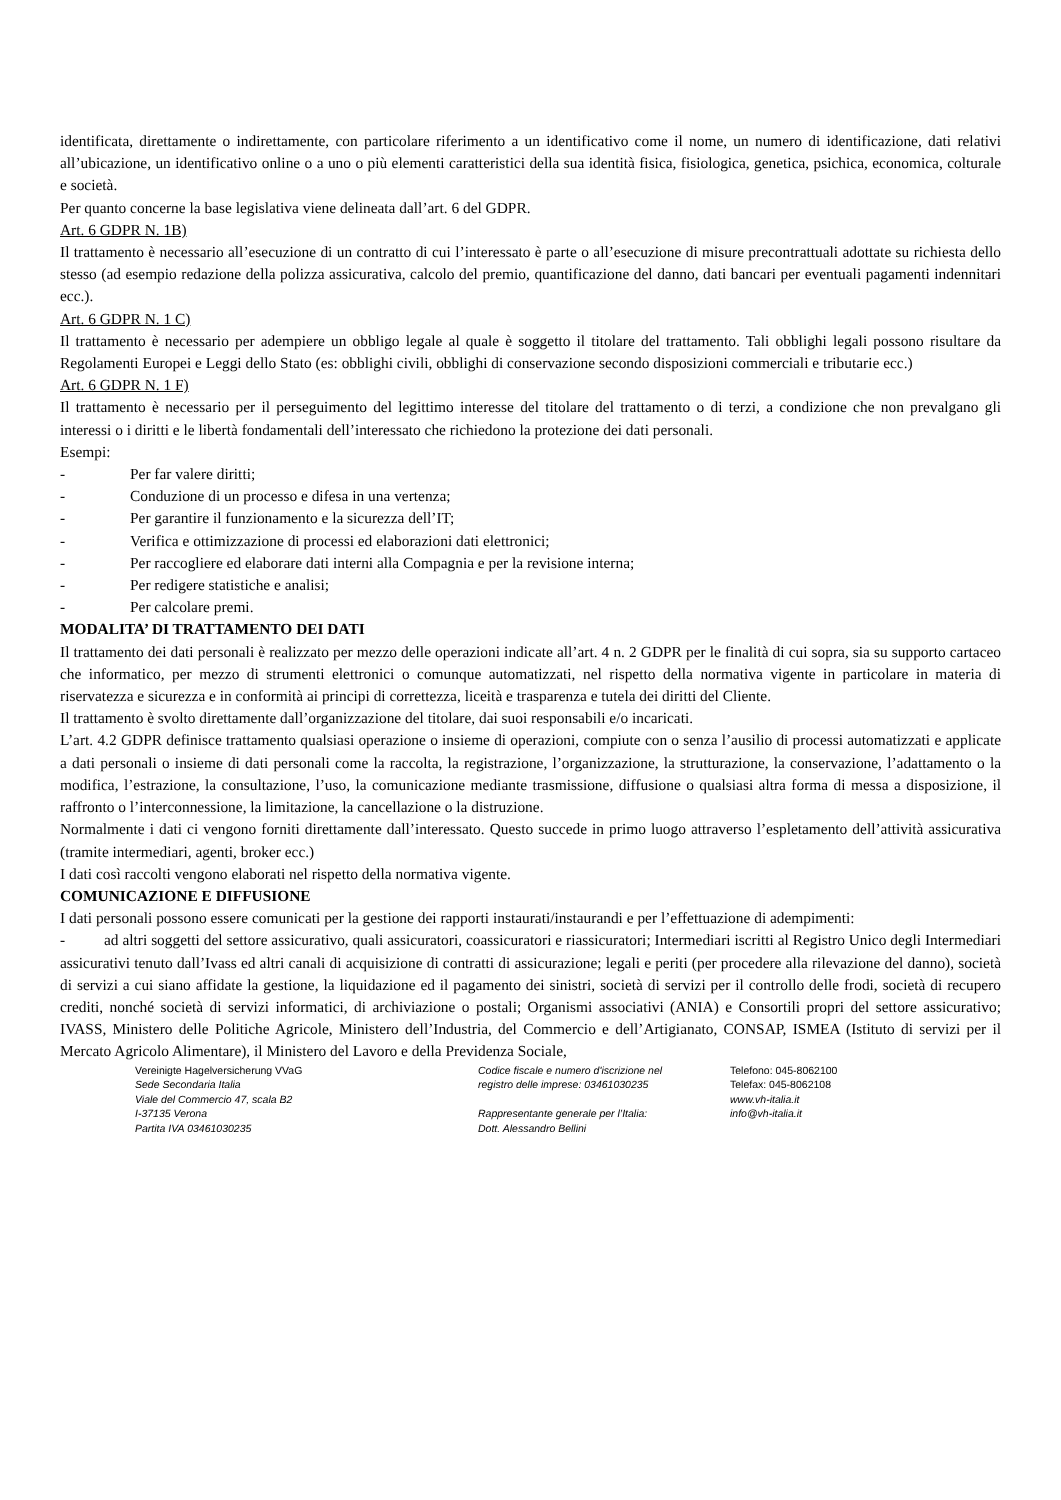identificata, direttamente o indirettamente, con particolare riferimento a un identificativo come il nome, un numero di identificazione, dati relativi all’ubicazione, un identificativo online o a uno o più elementi caratteristici della sua identità fisica, fisiologica, genetica, psichica, economica, colturale e società.
Per quanto concerne la base legislativa viene delineata dall’art. 6 del GDPR.
Art. 6 GDPR N. 1B)
Il trattamento è necessario all’esecuzione di un contratto di cui l’interessato è parte o all’esecuzione di misure precontrattuali adottate su richiesta dello stesso (ad esempio redazione della polizza assicurativa, calcolo del premio, quantificazione del danno, dati bancari per eventuali pagamenti indennitari ecc.).
Art. 6 GDPR N. 1 C)
Il trattamento è necessario per adempiere un obbligo legale al quale è soggetto il titolare del trattamento. Tali obblighi legali possono risultare da Regolamenti Europei e Leggi dello Stato (es: obblighi civili, obblighi di conservazione secondo disposizioni commerciali e tributarie ecc.)
Art. 6 GDPR N. 1 F)
Il trattamento è necessario per il perseguimento del legittimo interesse del titolare del trattamento o di terzi, a condizione che non prevalgano gli interessi o i diritti e le libertà fondamentali dell’interessato che richiedono la protezione dei dati personali.
Esempi:
- Per far valere diritti;
- Conduzione di un processo e difesa in una vertenza;
- Per garantire il funzionamento e la sicurezza dell’IT;
- Verifica e ottimizzazione di processi ed elaborazioni dati elettronici;
- Per raccogliere ed elaborare dati interni alla Compagnia e per la revisione interna;
- Per redigere statistiche e analisi;
- Per calcolare premi.
MODALITA’ DI TRATTAMENTO DEI DATI
Il trattamento dei dati personali è realizzato per mezzo delle operazioni indicate all’art. 4 n. 2 GDPR per le finalità di cui sopra, sia su supporto cartaceo che informatico, per mezzo di strumenti elettronici o comunque automatizzati, nel rispetto della normativa vigente in particolare in materia di riservatezza e sicurezza e in conformità ai principi di correttezza, liceità e trasparenza e tutela dei diritti del Cliente.
Il trattamento è svolto direttamente dall’organizzazione del titolare, dai suoi responsabili e/o incaricati.
L’art. 4.2 GDPR definisce trattamento qualsiasi operazione o insieme di operazioni, compiute con o senza l’ausilio di processi automatizzati e applicate a dati personali o insieme di dati personali come la raccolta, la registrazione, l’organizzazione, la strutturazione, la conservazione, l’adattamento o la modifica, l’estrazione, la consultazione, l’uso, la comunicazione mediante trasmissione, diffusione o qualsiasi altra forma di messa a disposizione, il raffronto o l’interconnessione, la limitazione, la cancellazione o la distruzione.
Normalmente i dati ci vengono forniti direttamente dall’interessato. Questo succede in primo luogo attraverso l’espletamento dell’attività assicurativa (tramite intermediari, agenti, broker ecc.)
I dati così raccolti vengono elaborati nel rispetto della normativa vigente.
COMUNICAZIONE E DIFFUSIONE
I dati personali possono essere comunicati per la gestione dei rapporti instaurati/instaurandi e per l’effettuazione di adempimenti:
- ad altri soggetti del settore assicurativo, quali assicuratori, coassicuratori e riassicuratori; Intermediari iscritti al Registro Unico degli Intermediari assicurativi tenuto dall’Ivass ed altri canali di acquisizione di contratti di assicurazione; legali e periti (per procedere alla rilevazione del danno), società di servizi a cui siano affidate la gestione, la liquidazione ed il pagamento dei sinistri, società di servizi per il controllo delle frodi, società di recupero crediti, nonché società di servizi informatici, di archiviazione o postali; Organismi associativi (ANIA) e Consortili propri del settore assicurativo; IVASS, Ministero delle Politiche Agricole, Ministero dell’Industria, del Commercio e dell’Artigianato, CONSAP, ISMEA (Istituto di servizi per il Mercato Agricolo Alimentare), il Ministero del Lavoro e della Previdenza Sociale,
Vereinigte Hagelversicherung VVaG
Sede Secondaria Italia
Viale del Commercio 47, scala B2
I-37135 Verona
Partita IVA 03461030235
Codice fiscale e numero d'iscrizione nel
registro delle imprese: 03461030235
Rappresentante generale per l’Italia:
Dott. Alessandro Bellini
Telefono: 045-8062100
Telefax: 045-8062108
www.vh-italia.it
info@vh-italia.it